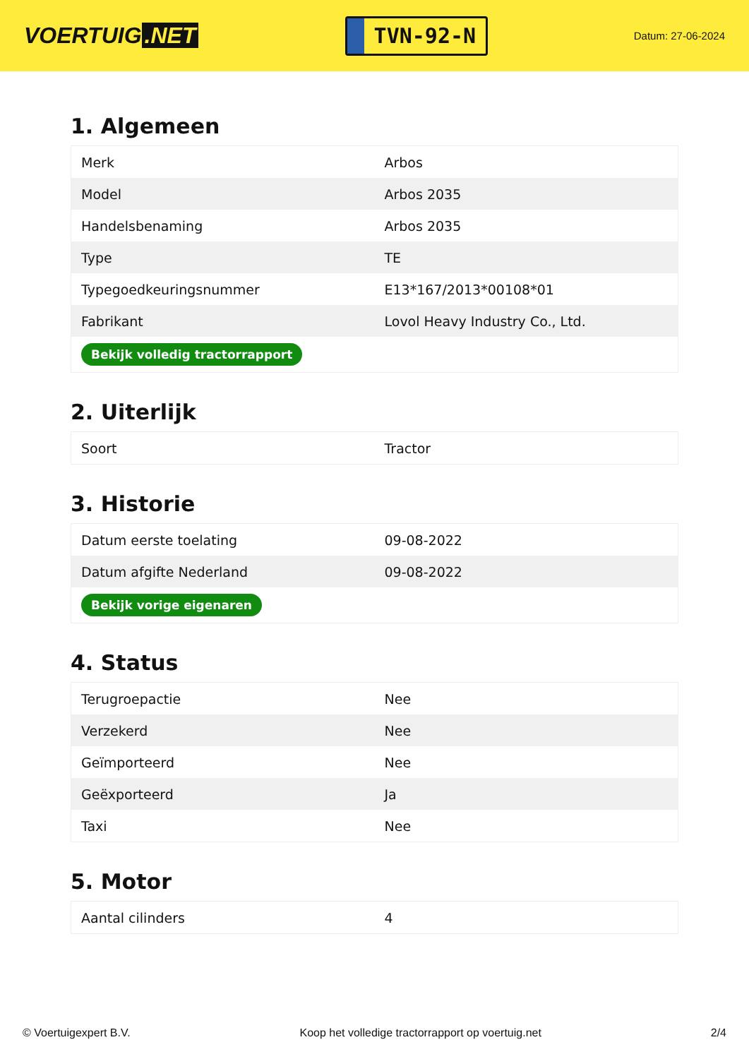VOERTUIG.NET
TVN-92-N
Datum: 27-06-2024
1. Algemeen
| Merk | Arbos |
| Model | Arbos 2035 |
| Handelsbenaming | Arbos 2035 |
| Type | TE |
| Typegoedkeuringsnummer | E13*167/2013*00108*01 |
| Fabrikant | Lovol Heavy Industry Co., Ltd. |
| Bekijk volledig tractorrapport | |
2. Uiterlijk
| Soort | Tractor |
3. Historie
| Datum eerste toelating | 09-08-2022 |
| Datum afgifte Nederland | 09-08-2022 |
| Bekijk vorige eigenaren | |
4. Status
| Terugroepactie | Nee |
| Verzekerd | Nee |
| Geïmporteerd | Nee |
| Geëxporteerd | Ja |
| Taxi | Nee |
5. Motor
| Aantal cilinders | 4 |
© Voertuigexpert B.V. Koop het volledige tractorrapport op voertuig.net 2/4